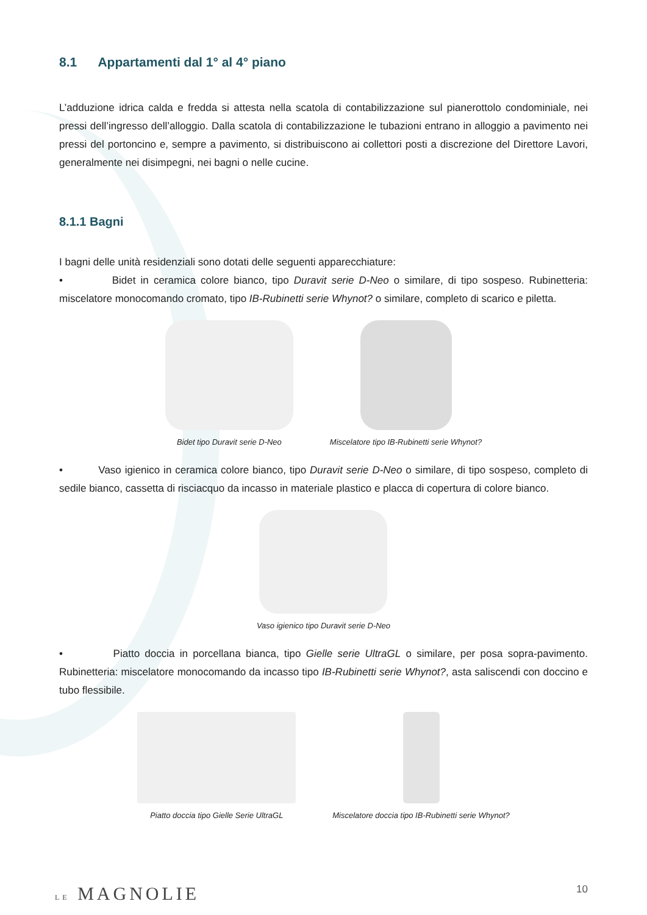8.1 Appartamenti dal 1° al 4° piano
L’adduzione idrica calda e fredda si attesta nella scatola di contabilizzazione sul pianerottolo condominiale, nei pressi dell’ingresso dell’alloggio. Dalla scatola di contabilizzazione le tubazioni entrano in alloggio a pavimento nei pressi del portoncino e, sempre a pavimento, si distribuiscono ai collettori posti a discrezione del Direttore Lavori, generalmente nei disimpegni, nei bagni o nelle cucine.
8.1.1 Bagni
I bagni delle unità residenziali sono dotati delle seguenti apparecchiature:
• Bidet in ceramica colore bianco, tipo Duravit serie D-Neo o similare, di tipo sospeso. Rubinetteria: miscelatore monocomando cromato, tipo IB-Rubinetti serie Whynot? o similare, completo di scarico e piletta.
Bidet tipo Duravit serie D-Neo Miscelatore tipo IB-Rubinetti serie Whynot?
• Vaso igienico in ceramica colore bianco, tipo Duravit serie D-Neo o similare, di tipo sospeso, completo di sedile bianco, cassetta di risciacquo da incasso in materiale plastico e placca di copertura di colore bianco.
Vaso igienico tipo Duravit serie D-Neo
• Piatto doccia in porcellana bianca, tipo Gielle serie UltraGL o similare, per posa sopra-pavimento. Rubinetteria: miscelatore monocomando da incasso tipo IB-Rubinetti serie Whynot?, asta saliscendi con doccino e tubo flessibile.
Piatto doccia tipo Gielle Serie UltraGL
Miscelatore doccia tipo IB-Rubinetti serie Whynot?
LE MAGNOLIE 10